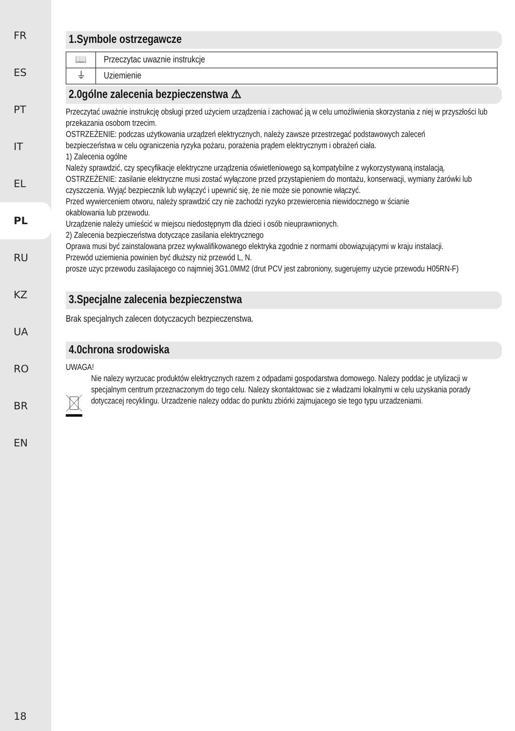FR
ES
PT
IT
EL
PL
RU
KZ
UA
RO
BR
EN
18
1.Symbole ostrzegawcze
| 📖 | Przeczytac uwaznie instrukcje |
| ⏚ | Uziemienie |
2.0gólne zalecenia bezpieczenstwa ⚠
Przeczytać uważnie instrukcję obsługi przed użyciem urządzenia i zachować ją w celu umożliwienia skorzystania z niej w przyszłości lub przekazania osobom trzecim.
OSTRZEŻENIE: podczas użytkowania urządzeń elektrycznych, należy zawsze przestrzegać podstawowych zaleceń
bezpieczeństwa w celu ograniczenia ryzyka pożaru, porażenia prądem elektrycznym i obrażeń ciała.
1) Zalecenia ogólne
Należy sprawdzić, czy specyfikacje elektryczne urządzenia oświetleniowego są kompatybilne z wykorzystywaną instalacją.
OSTRZEŻENIE: zasilanie elektryczne musi zostać wyłączone przed przystąpieniem do montażu, konserwacji, wymiany żarówki lub czyszczenia. Wyjąć bezpiecznik lub wyłączyć i upewnić się, że nie może sie ponownie włączyć.
Przed wywierceniem otworu, należy sprawdzić czy nie zachodzi ryzyko przewiercenia niewidocznego w ścianie
okablowania lub przewodu.
Urządzenie należy umieścić w miejscu niedostępnym dla dzieci i osób nieuprawnionych.
2) Zalecenia bezpieczeństwa dotyczące zasilania elektrycznego
Oprawa musi być zainstalowana przez wykwalifikowanego elektryka zgodnie z normami obowiązującymi w kraju instalacji.
Przewód uziemienia powinien być dłuższy niż przewód L, N.
prosze uzyc przewodu zasilajacego co najmniej 3G1.0MM2 (drut PCV jest zabroniony, sugerujemy uzycie przewodu H05RN-F)
3.Specjalne zalecenia bezpieczenstwa
Brak specjalnych zalecen dotyczacych bezpieczenstwa.
4.0chrona srodowiska
UWAGA!
Nie nalezy wyrzucac produktów elektrycznych razem z odpadami gospodarstwa domowego. Nalezy poddac je utylizacji w specjalnym centrum przeznaczonym do tego celu. Nalezy skontaktowac sie z władzami lokalnymi w celu uzyskania porady dotyczacej recyklingu. Urzadzenie nalezy oddac do punktu zbiórki zajmujacego sie tego typu urzadzeniami.